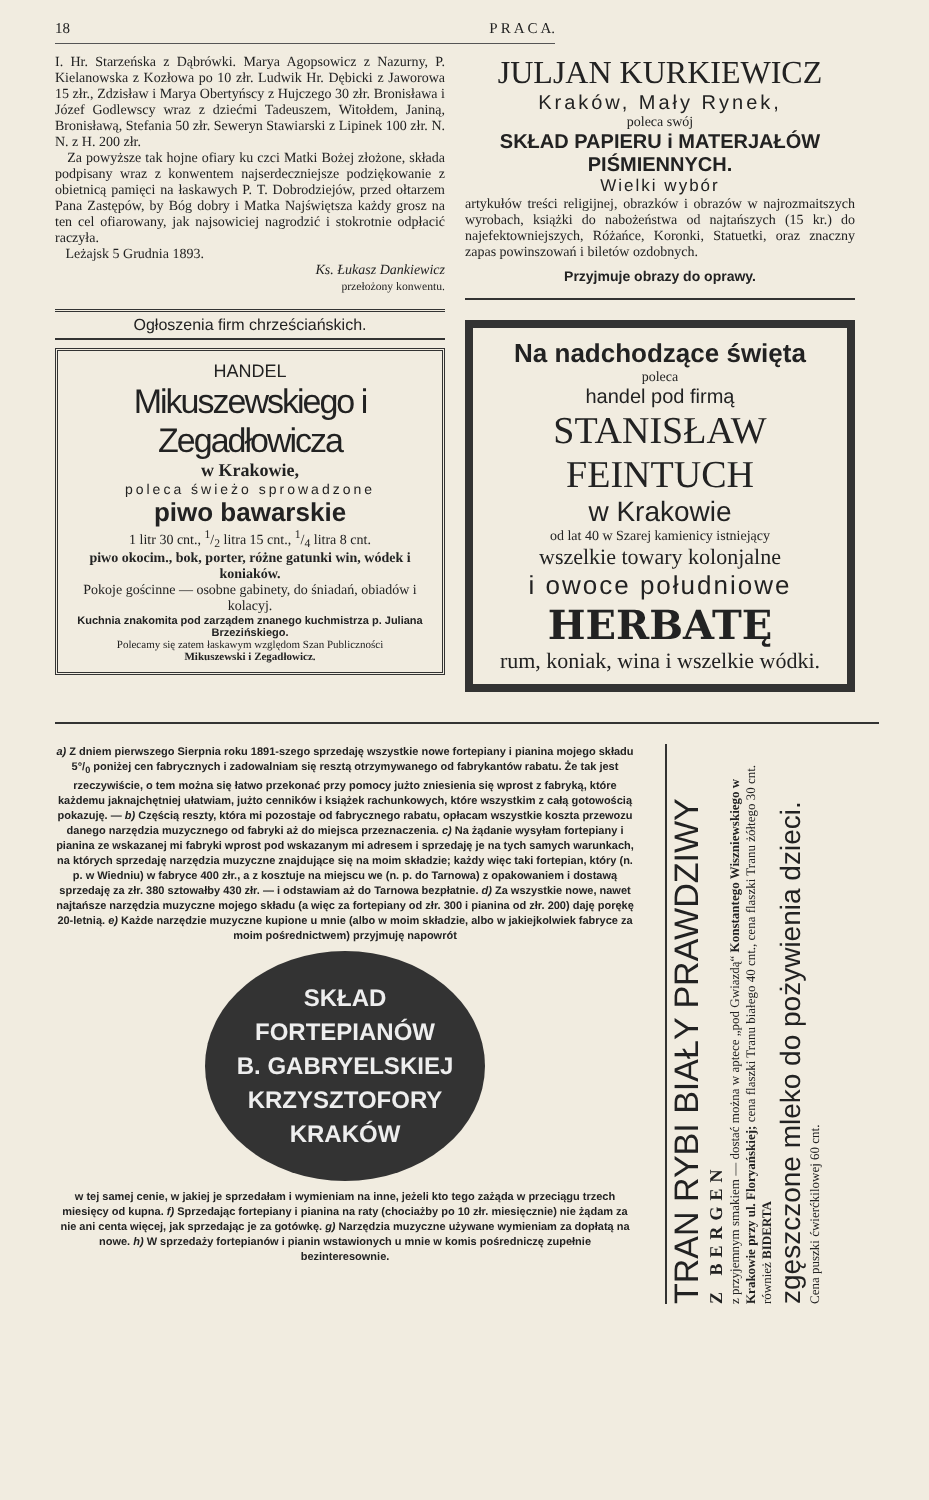18 P R A C A.
I. Hr. Starzeńska z Dąbrówki. Marya Agopsowicz z Nazurny, P. Kielanowska z Kozłowa po 10 złr. Ludwik Hr. Dębicki z Jaworowa 15 złr., Zdzisław i Marya Obertyńscy z Hujczego 30 złr. Bronisława i Józef Godlewscy wraz z dziećmi Tadeuszem, Witołdem, Janiną, Bronisławą, Stefania 50 złr. Seweryn Stawiarski z Lipinek 100 złr. N. N. z H. 200 złr.
Za powyższe tak hojne ofiary ku czci Matki Bożej złożone, składa podpisany wraz z konwentem najserdeczniejsze podziękowanie z obietnicą pamięci na łaskawych P. T. Dobrodziejów, przed ołtarzem Pana Zastępów, by Bóg dobry i Matka Najświętsza każdy grosz na ten cel ofiarowany, jak najsowiciej nagrodzić i stokrotnie odpłacić raczyła.
Leżajsk 5 Grudnia 1893.
Ks. Łukasz Dankiewicz
przełożony konwentu.
Ogłoszenia firm chrześciańskich.
HANDEL
Mikuszewskiego i Zegadłowicza
w Krakowie,
poleca świeżo sprowadzone
piwo bawarskie
1 litr 30 cnt., 1/2 litra 15 cnt., 1/4 litra 8 cnt.
piwo okocim., bok, porter, różne gatunki win, wódek i koniaków.
Pokoje gościnne — osobne gabinety, do śniadań, obiadów i kolacyj.
Kuchnia znakomita pod zarządem znanego kuchmistrza p. Juliana Brzezińskiego.
Polecamy się zatem łaskawym względom Szan Publiczności
Mikuszewski i Zegadłowicz.
JULJAN KURKIEWICZ
Kraków, Mały Rynek,
poleca swój
SKŁAD PAPIERU i MATERJAŁÓW PIŚMIENNYCH.
Wielki wybór
artykułów treści religijnej, obrazków i obrazów w najrozmaitszych wyrobach, książki do nabożeństwa od najtańszych (15 kr.) do najefektowniejszych, Różańce, Koronki, Statuetki, oraz znaczny zapas powinszowań i biletów ozdobnych.
Przyjmuje obrazy do oprawy.
Na nadchodzące święta
poleca
handel pod firmą
STANISŁAW FEINTUCH
w Krakowie
od lat 40 w Szarej kamienicy istniejący
wszelkie towary kolonjalne
i owoce południowe
HERBATĘ
rum, koniak, wina i wszelkie wódki.
a) Z dniem pierwszego Sierpnia roku 1891-szego sprzedaję wszystkie nowe fortepiany i pianina mojego składu 5°/<sub>0</sub> poniżej cen fabrycznych i zadowalniam się resztą otrzymywanego od fabrykantów rabatu. Że tak jest rzeczywiście, o tem można się łatwo przekonać przy pomocy jużto zniesienia się wprost z fabryką, które każdemu jaknajchętniej ułatwiam, jużto cenników i książek rachunkowych, które wszystkim z całą gotowością pokazuję. — b) Częścią reszty, która mi pozostaje od fabrycznego rabatu, opłacam wszystkie koszta przewozu danego narzędzia muzycznego od fabryki aż do miejsca przeznaczenia. c) Na żądanie wysyłam fortepiany i pianina ze wskazanej mi fabryki wprost pod wskazanym mi adresem i sprzedaję je na tych samych warunkach, na których sprzedaję narzędzia muzyczne znajdujące się na moim składzie; każdy więc taki fortepian, który (n. p. w Wiedniu) w fabryce 400 złr., a z kosztuje na miejscu we (n. p. do Tarnowa) z opakowaniem i dostawą sprzedaję za złr. 380 sztowałby 430 złr. — i odstawiam aż do Tarnowa bezpłatnie. d) Za wszystkie nowe, nawet najtańsze narzędzia muzyczne mojego składu (a więc za fortepiany od złr. 300 i pianina od złr. 200) daję porękę 20-letnią. e) Każde narzędzie muzyczne kupione u mnie (albo w moim składzie, albo w jakiejkolwiek fabryce za moim pośrednictwem) przyjmuję napowrót
SKŁAD
FORTEPIANÓW
B. GABRYELSKIEJ
KRZYSZTOFORY
KRAKÓW
w tej samej cenie, w jakiej je sprzedałam i wymieniam na inne, jeżeli kto tego zażąda w przeciągu trzech miesięcy od kupna. f) Sprzedając fortepiany i pianina na raty (chociażby po 10 złr. miesięcznie) nie żądam za nie ani centa więcej, jak sprzedając je za gotówkę. g) Narzędzia muzyczne używane wymieniam za dopłatą na nowe. h) W sprzedaży fortepianów i pianin wstawionych u mnie w komis pośredniczę zupełnie bezinteresownie.
TRAN RYBI BIAŁY PRAWDZIWY
Z BERGEN
z przyjemnym smakiem — dostać można w aptece „pod Gwiazdą“ Konstantego Wiszniewskiego w Krakowie przy ul. Floryańskiej; cena flaszki Tranu białego 40 cnt., cena flaszki Tranu żółtego 30 cnt.
również BIDERTA
zgęszczone mleko do pożywienia dzieci.
Cena puszki ćwierćkilowej 60 cnt.